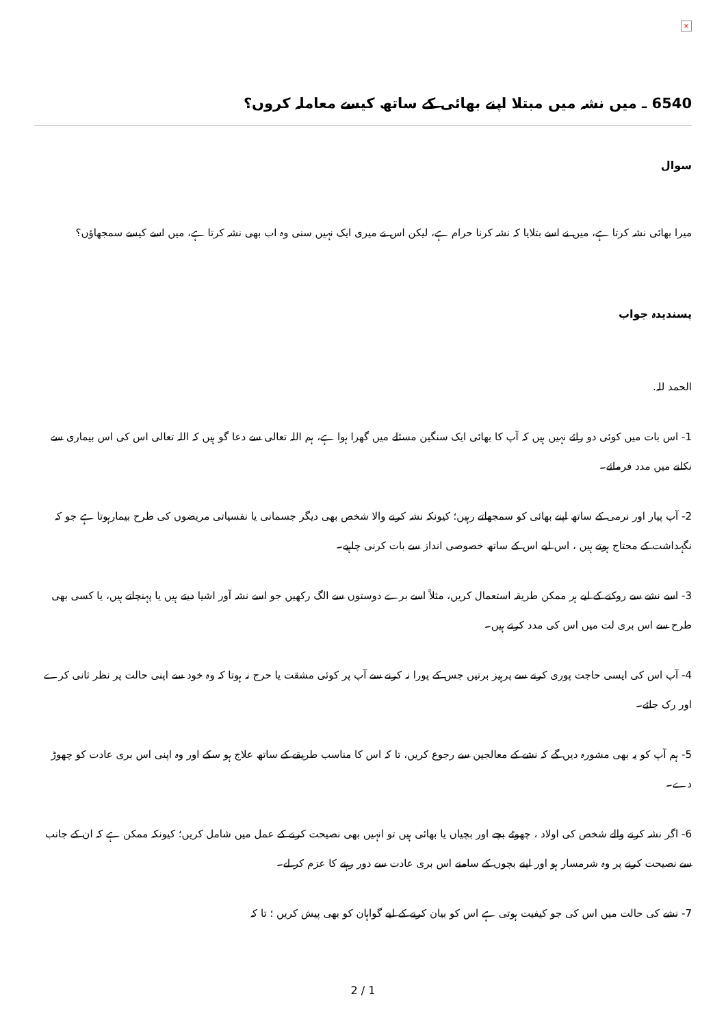×
6540 ـ میں نشہ میں مبتلا اپنے بھائی کے ساتھ کیسے معاملہ کروں؟
سوال
میرا بھائی نشہ کرتا ہے، میں نے اسے بتلایا کہ نشہ کرنا حرام ہے، لیکن اس نے میری ایک نہیں سنی وہ اب بھی نشہ کرتا ہے، میں اسے کیسے سمجھاؤں؟
پسندیدہ جواب
الحمد للہ.
1- اس بات میں کوئی دو رائے نہیں ہیں کہ آپ کا بھائی ایک سنگین مسئلے میں گھرا ہوا ہے، ہم اللہ تعالی سے دعا گو ہیں کہ اللہ تعالی اس کی اس بیماری سے نکلنے میں مدد فرمائے۔
2- آپ پیار اور نرمی کے ساتھ اپنے بھائی کو سمجھاتے رہیں؛ کیونکہ نشہ کرنے والا شخص بھی دیگر جسمانی یا نفسیاتی مریضوں کی طرح بیمارہوتا ہے جو کہ نگہداشت کے محتاج ہوتے ہیں ، اس لیے اس کے ساتھ خصوصی انداز سے بات کرنی چاہیے۔
3- اسے نشے سے روکنے کے لیے ہر ممکن طریقہ استعمال کریں، مثلاً اسے برے دوستوں سے الگ رکھیں جو اسے نشہ آور اشیا دیتے ہیں یا پہنچاتے ہیں، یا کسی بھی طرح سے اس بری لت میں اس کی مدد کرتے ہیں۔
4- آپ اس کی ایسی حاجت پوری کرنے سے پرہیز برتیں جس کے پورا نہ کرنے سے آپ پر کوئی مشقت یا حرج نہ ہوتا کہ وہ خود سے اپنی حالت پر نظر ثانی کرے اور رک جائے۔
5- ہم آپ کو یہ بھی مشورہ دیں گے کہ نشے کے معالجین سے رجوع کریں، تا کہ اس کا مناسب طریقے کے ساتھ علاج ہو سکے اور وہ اپنی اس بری عادت کو چھوڑ دے۔
6- اگر نشہ کرنے والے شخص کی اولاد ، چھوٹے بچے اور بچیاں یا بھائی ہیں تو انہیں بھی نصیحت کرنے کے عمل میں شامل کریں؛ کیونکہ ممکن ہے کہ ان کے جانب سے نصیحت کرنے پر وہ شرمسار ہو اور اپنے بچوں کے سامنے اس بری عادت سے دور رہنے کا عزم کر لے۔
7- نشے کی حالت میں اس کی جو کیفیت ہوتی ہے اس کو بیان کرنے کے لیے گواہان کو بھی پیش کریں ؛ تا کہ
2 / 1